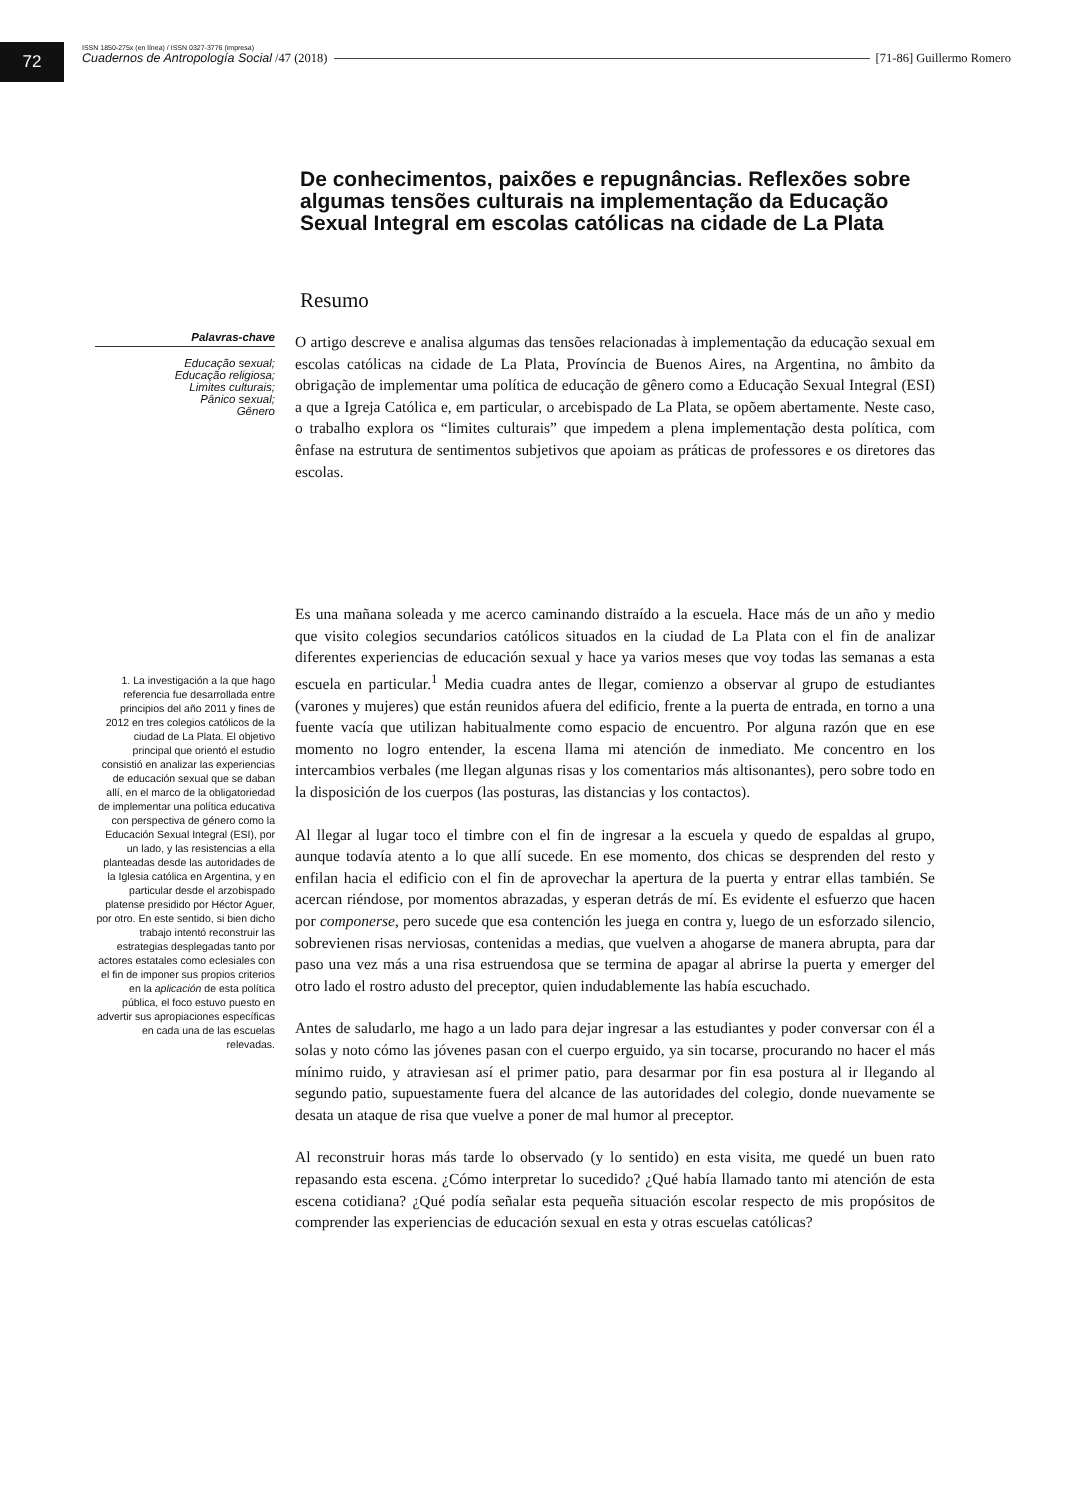72
ISSN 1850-275x (en línea) / ISSN 0327-3776 (impresa)
Cuadernos de Antropología Social /47 (2018) [71-86] Guillermo Romero
De conhecimentos, paixões e repugnâncias. Reflexões sobre algumas tensões culturais na implementação da Educação Sexual Integral em escolas católicas na cidade de La Plata
Resumo
Palavras-chave
Educação sexual;
Educação religiosa;
Limites culturais;
Pânico sexual;
Gênero
O artigo descreve e analisa algumas das tensões relacionadas à implementação da educação sexual em escolas católicas na cidade de La Plata, Província de Buenos Aires, na Argentina, no âmbito da obrigação de implementar uma política de educação de gênero como a Educação Sexual Integral (ESI) a que a Igreja Católica e, em particular, o arcebispado de La Plata, se opõem abertamente. Neste caso, o trabalho explora os “limites culturais” que impedem a plena implementação desta política, com ênfase na estrutura de sentimentos subjetivos que apoiam as práticas de professores e os diretores das escolas.
1. La investigación a la que hago referencia fue desarrollada entre principios del año 2011 y fines de 2012 en tres colegios católicos de la ciudad de La Plata. El objetivo principal que orientó el estudio consistió en analizar las experiencias de educación sexual que se daban allí, en el marco de la obligatoriedad de implementar una política educativa con perspectiva de género como la Educación Sexual Integral (ESI), por un lado, y las resistencias a ella planteadas desde las autoridades de la Iglesia católica en Argentina, y en particular desde el arzobispado platense presidido por Héctor Aguer, por otro. En este sentido, si bien dicho trabajo intentó reconstruir las estrategias desplegadas tanto por actores estatales como eclesiales con el fin de imponer sus propios criterios en la aplicación de esta política pública, el foco estuvo puesto en advertir sus apropiaciones específicas en cada una de las escuelas relevadas.
Es una mañana soleada y me acerco caminando distraído a la escuela. Hace más de un año y medio que visito colegios secundarios católicos situados en la ciudad de La Plata con el fin de analizar diferentes experiencias de educación sexual y hace ya varios meses que voy todas las semanas a esta escuela en particular.<sup>1</sup> Media cuadra antes de llegar, comienzo a observar al grupo de estudiantes (varones y mujeres) que están reunidos afuera del edificio, frente a la puerta de entrada, en torno a una fuente vacía que utilizan habitualmente como espacio de encuentro. Por alguna razón que en ese momento no logro entender, la escena llama mi atención de inmediato. Me concentro en los intercambios verbales (me llegan algunas risas y los comentarios más altisonantes), pero sobre todo en la disposición de los cuerpos (las posturas, las distancias y los contactos).
Al llegar al lugar toco el timbre con el fin de ingresar a la escuela y quedo de espaldas al grupo, aunque todavía atento a lo que allí sucede. En ese momento, dos chicas se desprenden del resto y enfilan hacia el edificio con el fin de aprovechar la apertura de la puerta y entrar ellas también. Se acercan riéndose, por momentos abrazadas, y esperan detrás de mí. Es evidente el esfuerzo que hacen por componerse, pero sucede que esa contención les juega en contra y, luego de un esforzado silencio, sobrevienen risas nerviosas, contenidas a medias, que vuelven a ahogarse de manera abrupta, para dar paso una vez más a una risa estruendosa que se termina de apagar al abrirse la puerta y emerger del otro lado el rostro adusto del preceptor, quien indudablemente las había escuchado.
Antes de saludarlo, me hago a un lado para dejar ingresar a las estudiantes y poder conversar con él a solas y noto cómo las jóvenes pasan con el cuerpo erguido, ya sin tocarse, procurando no hacer el más mínimo ruido, y atraviesan así el primer patio, para desarmar por fin esa postura al ir llegando al segundo patio, supuestamente fuera del alcance de las autoridades del colegio, donde nuevamente se desata un ataque de risa que vuelve a poner de mal humor al preceptor.
Al reconstruir horas más tarde lo observado (y lo sentido) en esta visita, me quedé un buen rato repasando esta escena. ¿Cómo interpretar lo sucedido? ¿Qué había llamado tanto mi atención de esta escena cotidiana? ¿Qué podía señalar esta pequeña situación escolar respecto de mis propósitos de comprender las experiencias de educación sexual en esta y otras escuelas católicas?